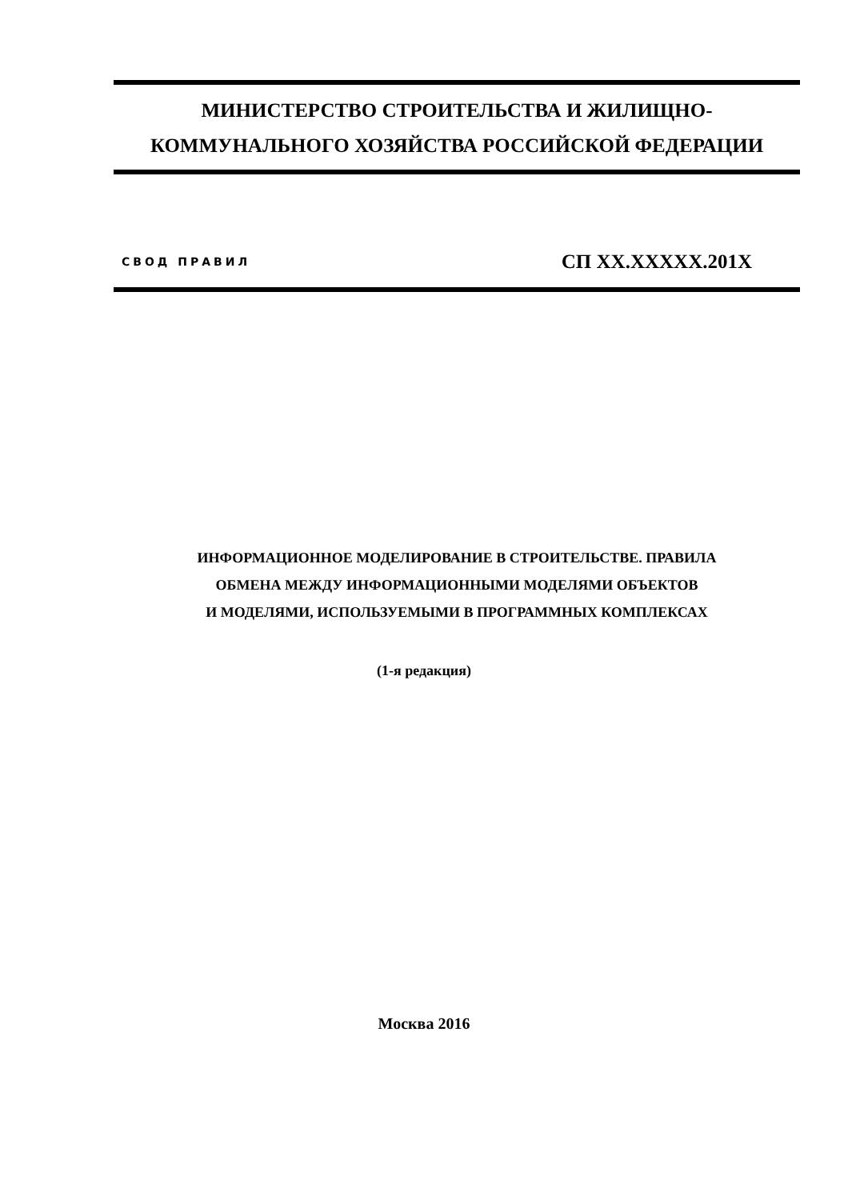МИНИСТЕРСТВО СТРОИТЕЛЬСТВА И ЖИЛИЩНО-
КОММУНАЛЬНОГО ХОЗЯЙСТВА РОССИЙСКОЙ ФЕДЕРАЦИИ
СВОД ПРАВИЛ СП XX.XXXXX.201X
ИНФОРМАЦИОННОЕ МОДЕЛИРОВАНИЕ В СТРОИТЕЛЬСТВЕ. ПРАВИЛА
ОБМЕНА МЕЖДУ ИНФОРМАЦИОННЫМИ МОДЕЛЯМИ ОБЪЕКТОВ
И МОДЕЛЯМИ, ИСПОЛЬЗУЕМЫМИ В ПРОГРАММНЫХ КОМПЛЕКСАХ
(1-я редакция)
Москва 2016